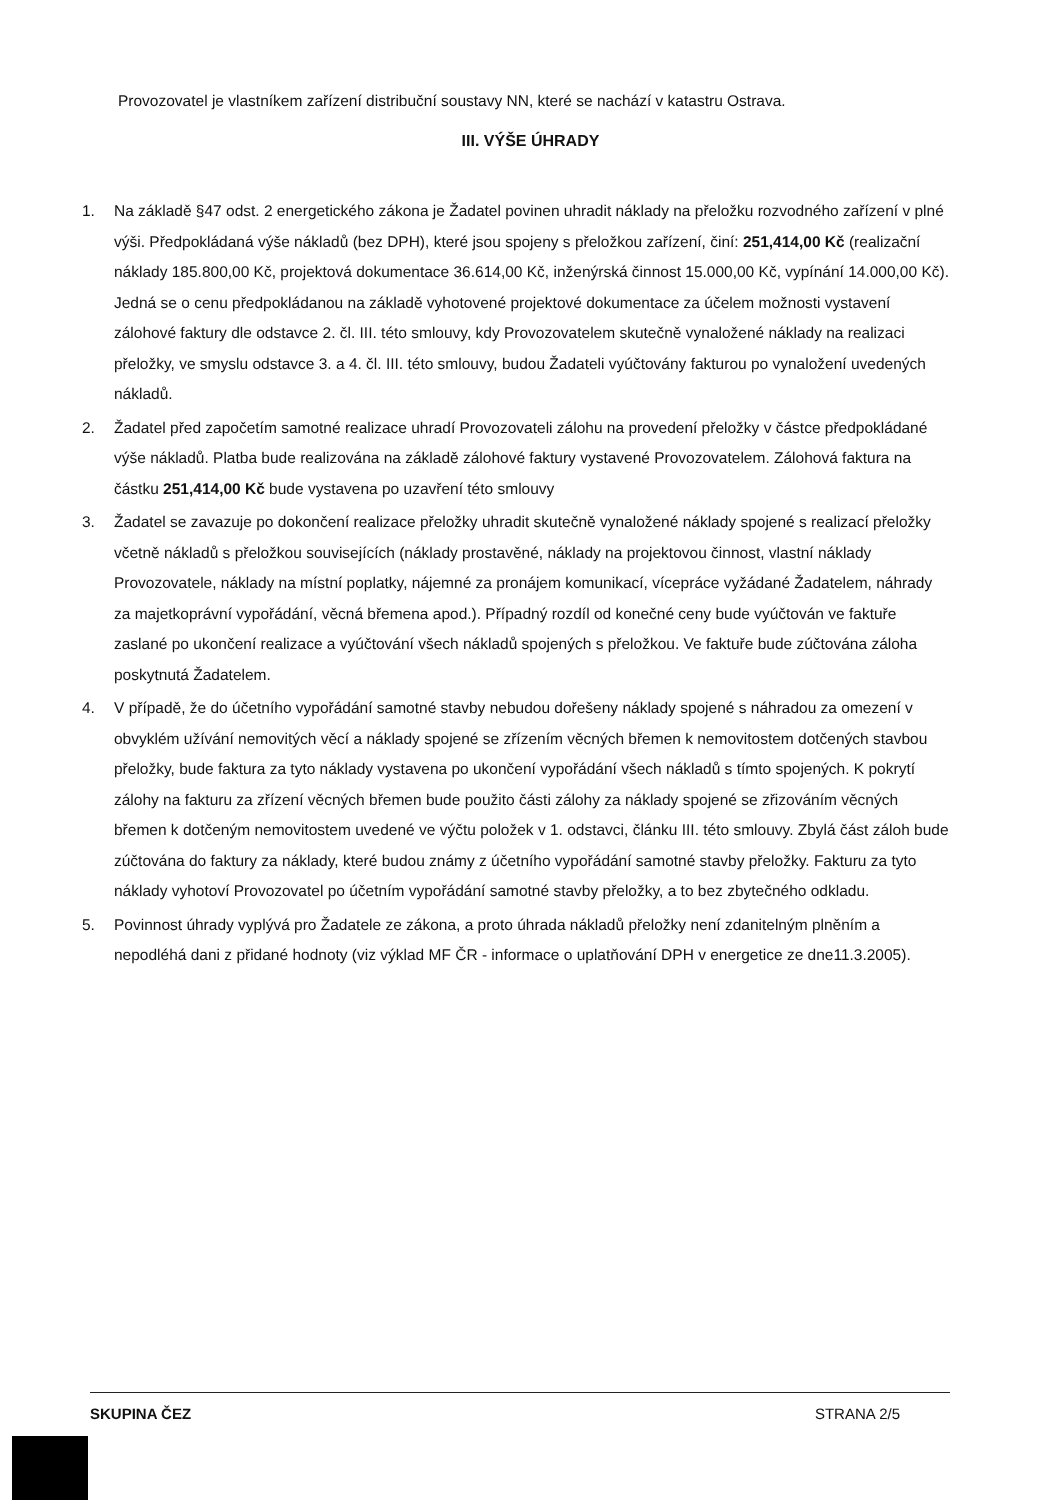Provozovatel je vlastníkem zařízení distribuční soustavy NN, které se nachází v katastru Ostrava.
III. VÝŠE ÚHRADY
1. Na základě §47 odst. 2 energetického zákona je Žadatel povinen uhradit náklady na přeložku rozvodného zařízení v plné výši. Předpokládaná výše nákladů (bez DPH), které jsou spojeny s přeložkou zařízení, činí: 251,414,00 Kč (realizační náklady 185.800,00 Kč, projektová dokumentace 36.614,00 Kč, inženýrská činnost 15.000,00 Kč, vypínání 14.000,00 Kč). Jedná se o cenu předpokládanou na základě vyhotovené projektové dokumentace za účelem možnosti vystavení zálohové faktury dle odstavce 2. čl. III. této smlouvy, kdy Provozovatelem skutečně vynaložené náklady na realizaci přeložky, ve smyslu odstavce 3. a 4. čl. III. této smlouvy, budou Žadateli vyúčtovány fakturou po vynaložení uvedených nákladů.
2. Žadatel před započetím samotné realizace uhradí Provozovateli zálohu na provedení přeložky v částce předpokládané výše nákladů. Platba bude realizována na základě zálohové faktury vystavené Provozovatelem. Zálohová faktura na částku 251,414,00 Kč bude vystavena po uzavření této smlouvy
3. Žadatel se zavazuje po dokončení realizace přeložky uhradit skutečně vynaložené náklady spojené s realizací přeložky včetně nákladů s přeložkou souvisejících (náklady prostavěné, náklady na projektovou činnost, vlastní náklady Provozovatele, náklady na místní poplatky, nájemné za pronájem komunikací, vícepráce vyžádané Žadatelem, náhrady za majetkoprávní vypořádání, věcná břemena apod.). Případný rozdíl od konečné ceny bude vyúčtován ve faktuře zaslané po ukončení realizace a vyúčtování všech nákladů spojených s přeložkou. Ve faktuře bude zúčtována záloha poskytnutá Žadatelem.
4. V případě, že do účetního vypořádání samotné stavby nebudou dořešeny náklady spojené s náhradou za omezení v obvyklém užívání nemovitých věcí a náklady spojené se zřízením věcných břemen k nemovitostem dotčených stavbou přeložky, bude faktura za tyto náklady vystavena po ukončení vypořádání všech nákladů s tímto spojených. K pokrytí zálohy na fakturu za zřízení věcných břemen bude použito části zálohy za náklady spojené se zřizováním věcných břemen k dotčeným nemovitostem uvedené ve výčtu položek v 1. odstavci, článku III. této smlouvy. Zbylá část záloh bude zúčtována do faktury za náklady, které budou známy z účetního vypořádání samotné stavby přeložky. Fakturu za tyto náklady vyhotoví Provozovatel po účetním vypořádání samotné stavby přeložky, a to bez zbytečného odkladu.
5. Povinnost úhrady vyplývá pro Žadatele ze zákona, a proto úhrada nákladů přeložky není zdanitelným plněním a nepodléhá dani z přidané hodnoty (viz výklad MF ČR - informace o uplatňování DPH v energetice ze dne11.3.2005).
SKUPINA ČEZ STRANA 2/5